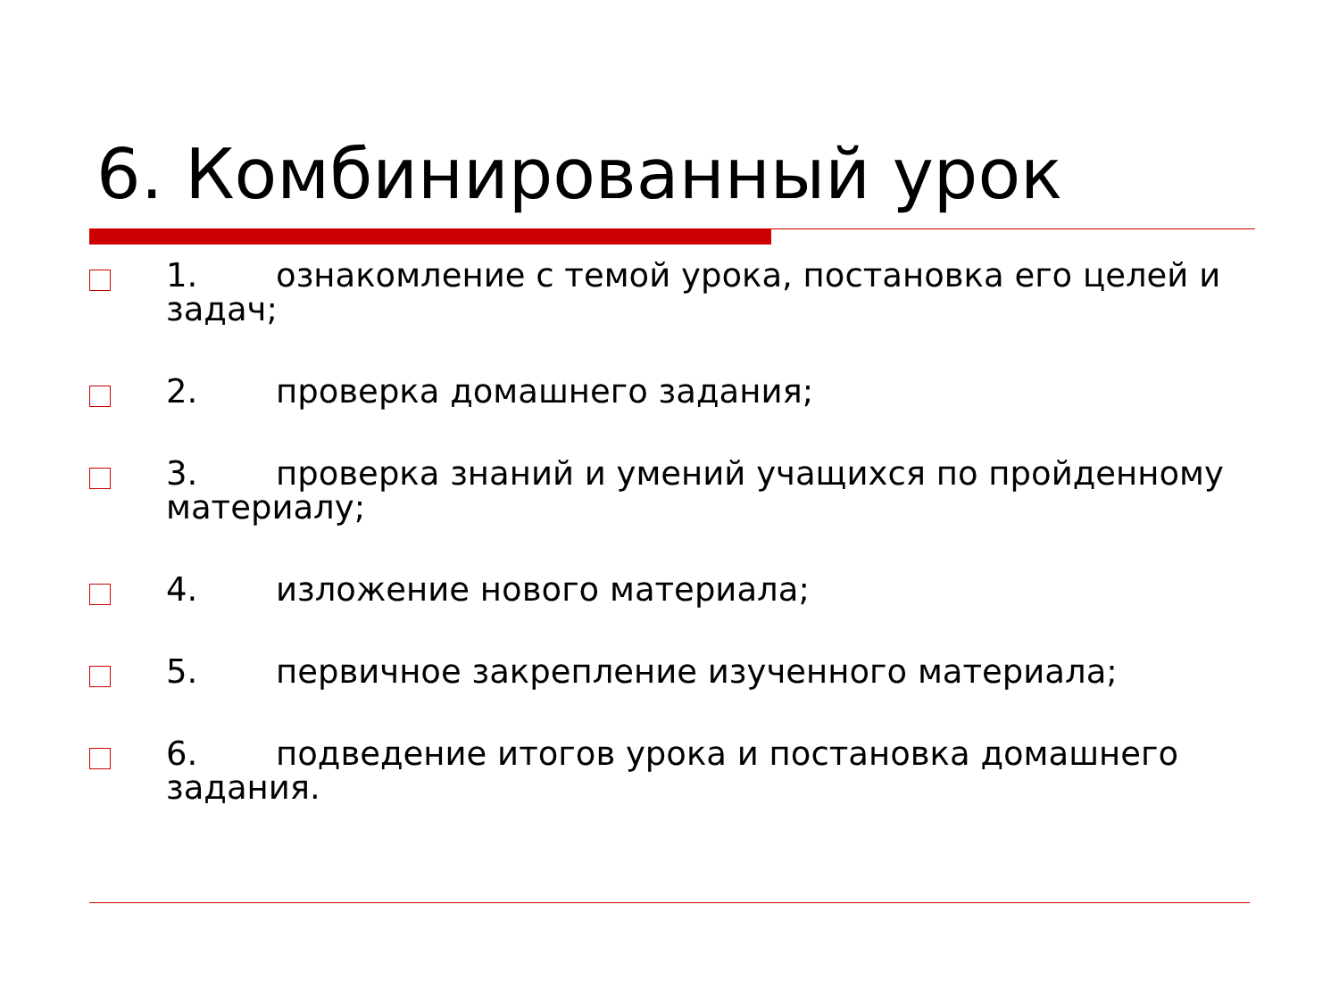6. Комбинированный урок
1. ознакомление с темой урока, постановка его целей и задач;
2. проверка домашнего задания;
3. проверка знаний и умений учащихся по пройденному материалу;
4. изложение нового материала;
5. первичное закрепление изученного материала;
6. подведение итогов урока и постановка домашнего задания.